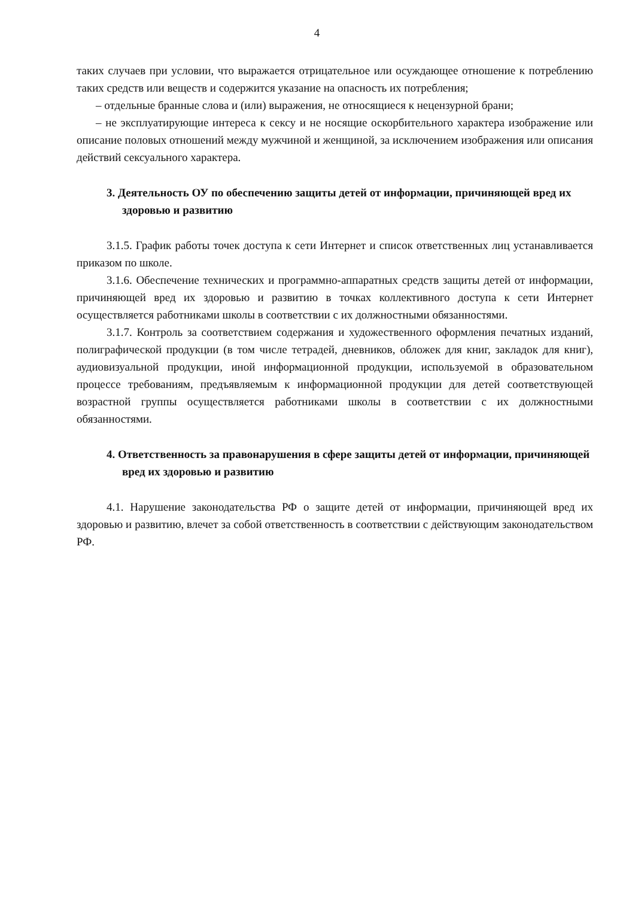4
таких случаев при условии, что выражается отрицательное или осуждающее отношение к потреблению таких средств или веществ и содержится указание на опасность их потребления;
– отдельные бранные слова и (или) выражения, не относящиеся к нецензурной брани;
– не эксплуатирующие интереса к сексу и не носящие оскорбительного характера изображение или описание половых отношений между мужчиной и женщиной, за исключением изображения или описания действий сексуального характера.
3. Деятельность ОУ по обеспечению защиты детей от информации, причиняющей вред их здоровью и развитию
3.1.5. График работы точек доступа к сети Интернет и список ответственных лиц устанавливается приказом по школе.
3.1.6. Обеспечение технических и программно-аппаратных средств защиты детей от информации, причиняющей вред их здоровью и развитию в точках коллективного доступа к сети Интернет осуществляется работниками школы в соответствии с их должностными обязанностями.
3.1.7. Контроль за соответствием содержания и художественного оформления печатных изданий, полиграфической продукции (в том числе тетрадей, дневников, обложек для книг, закладок для книг), аудиовизуальной продукции, иной информационной продукции, используемой в образовательном процессе требованиям, предъявляемым к информационной продукции для детей соответствующей возрастной группы осуществляется работниками школы в соответствии с их должностными обязанностями.
4. Ответственность за правонарушения в сфере защиты детей от информации, причиняющей вред их здоровью и развитию
4.1. Нарушение законодательства РФ о защите детей от информации, причиняющей вред их здоровью и развитию, влечет за собой ответственность в соответствии с действующим законодательством РФ.